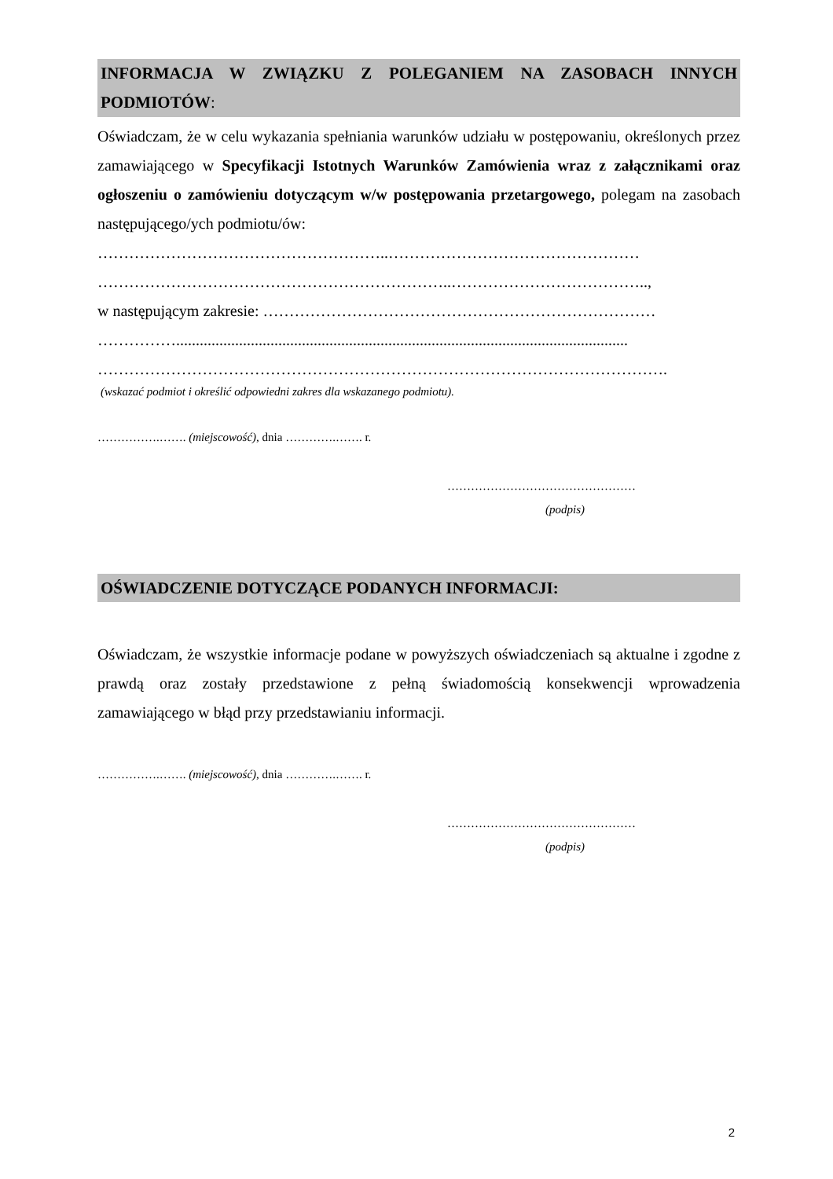INFORMACJA W ZWIĄZKU Z POLEGANIEM NA ZASOBACH INNYCH PODMIOTÓW:
Oświadczam, że w celu wykazania spełniania warunków udziału w postępowaniu, określonych przez zamawiającego w Specyfikacji Istotnych Warunków Zamówienia wraz z załącznikami oraz ogłoszeniu o zamówieniu dotyczącym w/w postępowania przetargowego, polegam na zasobach następującego/ych podmiotu/ów:
………………………………………………..…………………………………………
…………………………………………………………..………………………………..,
w następującym zakresie: …………………………………………………………………
……………...................................................................................................................
……………………………………………………………………………………………….
(wskazać podmiot i określić odpowiedni zakres dla wskazanego podmiotu).
…………….……. (miejscowość), dnia ………….……. r.
…………………………………………
(podpis)
OŚWIADCZENIE DOTYCZĄCE PODANYCH INFORMACJI:
Oświadczam, że wszystkie informacje podane w powyższych oświadczeniach są aktualne i zgodne z prawdą oraz zostały przedstawione z pełną świadomością konsekwencji wprowadzenia zamawiającego w błąd przy przedstawianiu informacji.
…………….……. (miejscowość), dnia ………….……. r.
…………………………………………
(podpis)
2